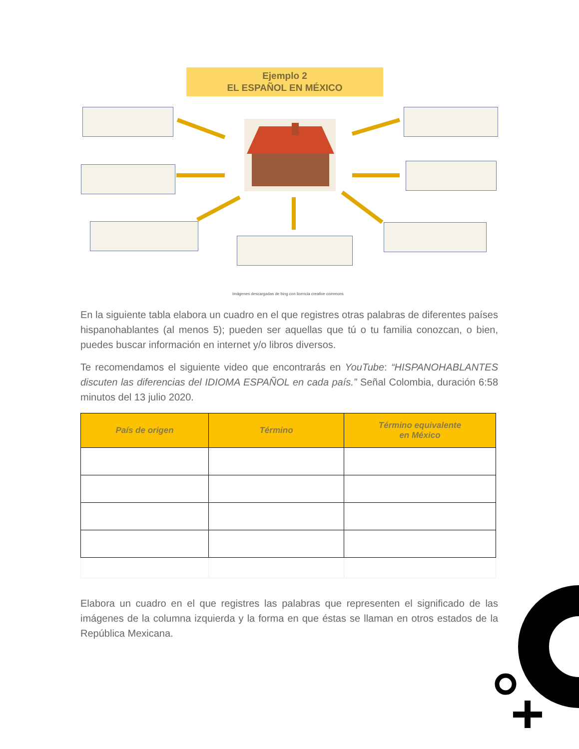Ejemplo 2
EL ESPAÑOL EN MÉXICO
Imágenes descargadas de bing con licencia creative commons
En la siguiente tabla elabora un cuadro en el que registres otras palabras de diferentes países hispanohablantes (al menos 5); pueden ser aquellas que tú o tu familia conozcan, o bien, puedes buscar información en internet y/o libros diversos.
Te recomendamos el siguiente video que encontrarás en YouTube: “HISPANOHABLANTES discuten las diferencias del IDIOMA ESPAÑOL en cada país.” Señal Colombia, duración 6:58 minutos del 13 julio 2020.
| País de origen | Término | Término equivalente en México |
| --- | --- | --- |
Elabora un cuadro en el que registres las palabras que representen el significado de las imágenes de la columna izquierda y la forma en que éstas se llaman en otros estados de la República Mexicana.